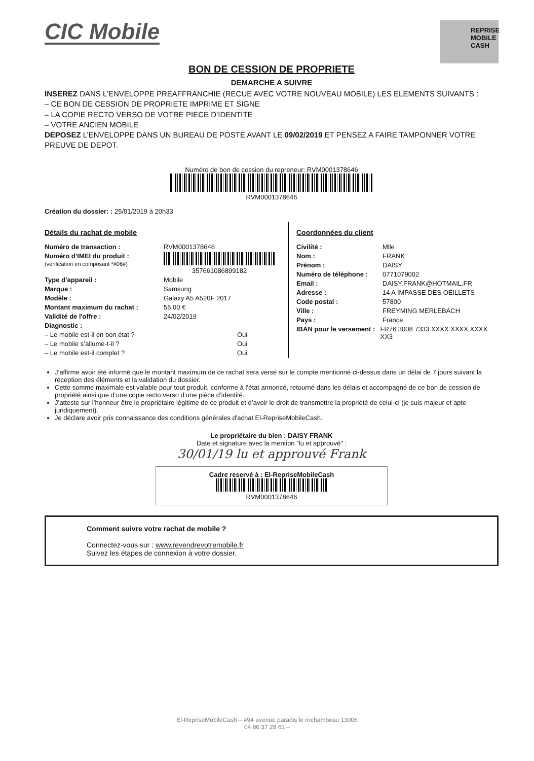CIC Mobile
REPRISE
MOBILE
CASH
BON DE CESSION DE PROPRIETE
DEMARCHE A SUIVRE
INSEREZ DANS L’ENVELOPPE PREAFFRANCHIE (RECUE AVEC VOTRE NOUVEAU MOBILE) LES ELEMENTS SUIVANTS :
– CE BON DE CESSION DE PROPRIETE IMPRIME ET SIGNE
– LA COPIE RECTO VERSO DE VOTRE PIECE D’IDENTITE
– VOTRE ANCIEN MOBILE
DEPOSEZ L’ENVELOPPE DANS UN BUREAU DE POSTE AVANT LE 09/02/2019 ET PENSEZ A FAIRE TAMPONNER VOTRE PREUVE DE DEPOT.
Numéro de bon de cession du repreneur: RVM0001378646
RVM0001378646
Création du dossier: : 25/01/2019 à 20h33
Détails du rachat de mobile
Numéro de transaction : RVM0001378646
Numéro d’IMEI du produit :
(vérification en composant *#06#)
357661086899182
Type d’appareil : Mobile
Marque : Samsung
Modèle : Galaxy A5 A520F 2017
Montant maximum du rachat : 55.00 €
Validité de l'offre : 24/02/2019
Diagnostic :
– Le mobile est-il en bon état ? Oui
– Le mobile s’allume-t-il ? Oui
– Le mobile est-il complet ? Oui
Coordonnées du client
Civilité : Mlle
Nom : FRANK
Prénom : DAISY
Numéro de téléphone : 0771079002
Email : DAISY.FRANK@HOTMAIL.FR
Adresse : 14 A IMPASSE DES OEILLETS
Code postal : 57800
Ville : FREYMING MERLEBACH
Pays : France
IBAN pour le versement : FR76 3008 7333 XXXX XXXX XXXX XX3
J’affirme avoir été informé que le montant maximum de ce rachat sera versé sur le compte mentionné ci-dessus dans un délai de 7 jours suivant la réception des éléments et la validation du dossier.
Cette somme maximale est valable pour tout produit, conforme à l’état annoncé, retourné dans les délais et accompagné de ce bon de cession de propriété ainsi que d’une copie recto verso d’une pièce d’identité.
J’atteste sur l’honneur être le propriétaire légitime de ce produit et d’avoir le droit de transmettre la propriété de celui-ci (je suis majeur et apte juridiquement).
Je déclare avoir pris connaissance des conditions générales d'achat El-RepriseMobileCash.
Le propriétaire du bien : DAISY FRANK
Date et signature avec la mention "lu et approuvé" :
30/01/19 lu et approuvé Frank
Cadre reservé à : El-RepriseMobileCash
RVM0001378646
Comment suivre votre rachat de mobile ?
Connectez-vous sur : www.revendrevotremobile.fr
Suivez les étapes de connexion à votre dossier.
El-RepriseMobileCash – 494 avenue paradis le rochambeau 13006
04 86 37 28 61 –